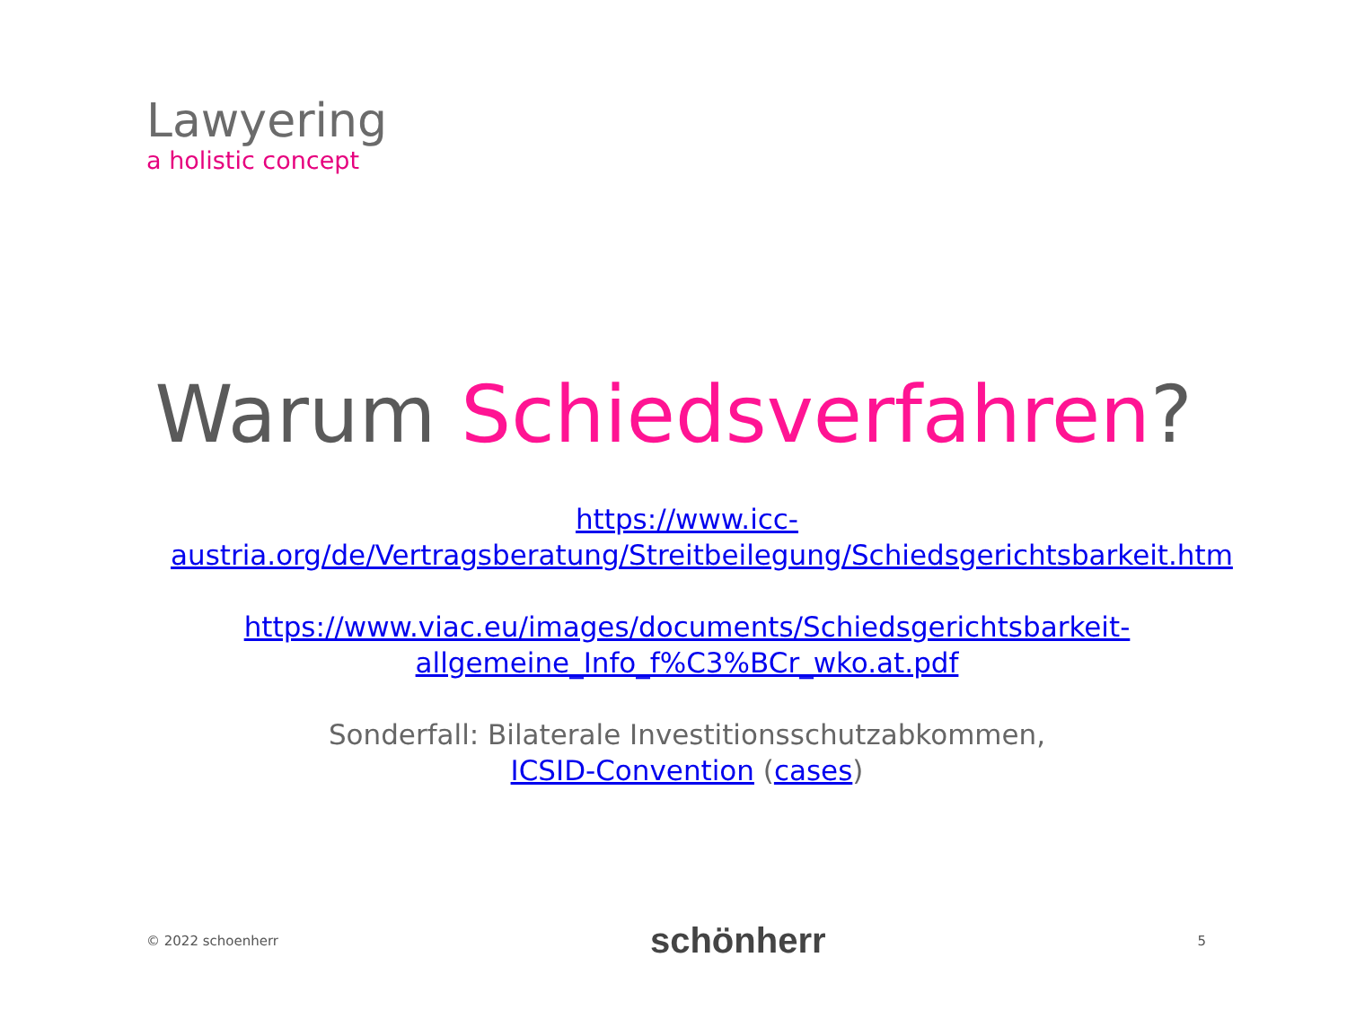Lawyering
a holistic concept
Warum Schiedsverfahren?
https://www.icc-austria.org/de/Vertragsberatung/Streitbeilegung/Schiedsgerichtsbarkeit.htm
https://www.viac.eu/images/documents/Schiedsgerichtsbarkeit-allgemeine_Info_f%C3%BCr_wko.at.pdf
Sonderfall: Bilaterale Investitionsschutzabkommen,
ICSID-Convention (cases)
© 2022 schoenherr schönherr 5